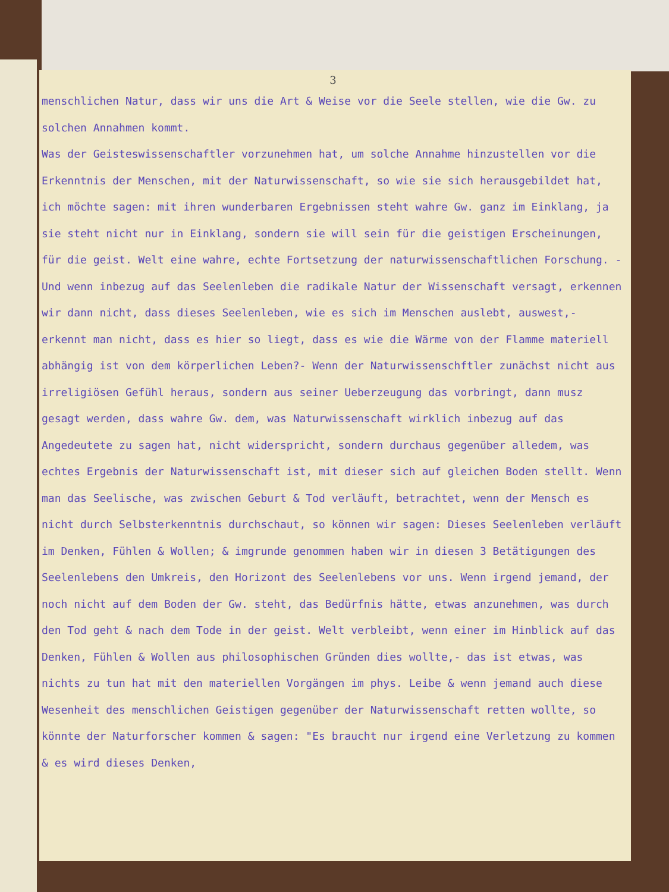3
menschlichen Natur, dass wir uns die Art & Weise vor die Seele stellen, wie die Gw. zu solchen Annahmen kommt.
Was der Geisteswissenschaftler vorzunehmen hat, um solche Annahme hinzustellen vor die Erkenntnis der Menschen, mit der Naturwissenschaft, so wie sie sich herausgebildet hat, ich möchte sagen: mit ihren wunderbaren Ergebnissen steht wahre Gw. ganz im Einklang, ja sie steht nicht nur in Einklang, sondern sie will sein für die geistigen Erscheinungen, für die geist. Welt eine wahre, echte Fortsetzung der naturwissenschaftlichen Forschung. - Und wenn inbezug auf das Seelenleben die radikale Natur der Wissenschaft versagt, erkennen wir dann nicht, dass dieses Seelenleben, wie es sich im Menschen auslebt, auswest,- erkennt man nicht, dass es hier so liegt, dass es wie die Wärme von der Flamme materiell abhängig ist von dem körperlichen Leben?- Wenn der Naturwissenschftler zunächst nicht aus irreligiösen Gefühl heraus, sondern aus seiner Ueberzeugung das vorbringt, dann musz gesagt werden, dass wahre Gw. dem, was Naturwissenschaft wirklich inbezug auf das Angedeutete zu sagen hat, nicht widerspricht, sondern durchaus gegenüber alledem, was echtes Ergebnis der Naturwissenschaft ist, mit dieser sich auf gleichen Boden stellt. Wenn man das Seelische, was zwischen Geburt & Tod verläuft, betrachtet, wenn der Mensch es nicht durch Selbsterkenntnis durchschaut, so können wir sagen: Dieses Seelenleben verläuft im Denken, Fühlen & Wollen; & imgrunde genommen haben wir in diesen 3 Betätigungen des Seelenlebens den Umkreis, den Horizont des Seelenlebens vor uns. Wenn irgend jemand, der noch nicht auf dem Boden der Gw. steht, das Bedürfnis hätte, etwas anzunehmen, was durch den Tod geht & nach dem Tode in der geist. Welt verbleibt, wenn einer im Hinblick auf das Denken, Fühlen & Wollen aus philosophischen Gründen dies wollte,- das ist etwas, was nichts zu tun hat mit den materiellen Vorgängen im phys. Leibe & wenn jemand auch diese Wesenheit des menschlichen Geistigen gegenüber der Naturwissenschaft retten wollte, so könnte der Naturforscher kommen & sagen: "Es braucht nur irgend eine Verletzung zu kommen & es wird dieses Denken,